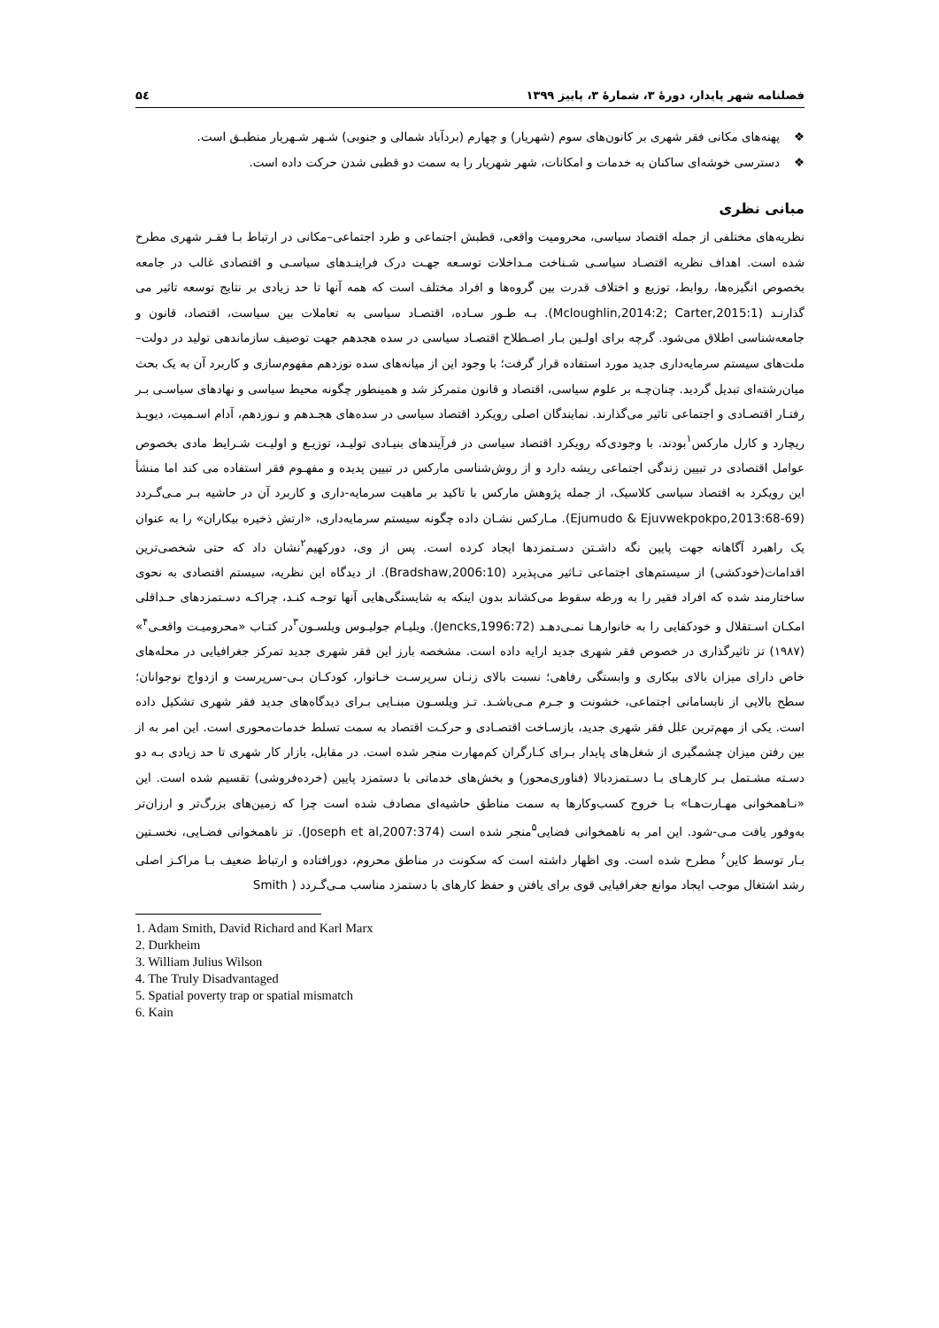فصلنامه شهر پایدار، دورۀ ۳، شمارۀ ۳، پاییز ۱۳۹۹ ۵٤
❖ پهنه‌های مکانی فقر شهری بر کانون‌های سوم (شهریار) و چهارم (بردآباد شمالی و جنوبی) شـهر شـهریار منطبـق است.
❖ دسترسی خوشه‌ای ساکنان به خدمات و امکانات، شهر شهریار را به سمت دو قطبی شدن حرکت داده است.
مبانی نظری
نظریه‌های مختلفی از جمله اقتصاد سیاسی، محرومیت واقعی، قطبش اجتماعی و طرد اجتماعی–مکانی در ارتباط بـا فقـر شهری مطرح شده است. اهداف نظریه اقتصـاد سیاسـی شـناخت مـداخلات توسـعه جهـت درک فراینـدهای سیاسـی و اقتصادی غالب در جامعه بخصوص انگیزه‌ها، روابط، توزیع و اختلاف قدرت بین گروه‌ها و افراد مختلف است که همه آنها تا حد زیادی بر نتایج توسعه تاثیر می گذارنـد (Mcloughlin,2014:2; Carter,2015:1). بـه طـور سـاده، اقتصـاد سیاسی به تعاملات بین سیاست، اقتصاد، قانون و جامعه‌شناسی اطلاق می‌شود. گرچه برای اولـین بـار اصـطلاح اقتصـاد سیاسی در سده هجدهم جهت توصیف سازماندهی تولید در دولت–ملت‌های سیستم سرمایه‌داری جدید مورد استفاده قرار گرفت؛ با وجود این از میانه‌های سده نوزدهم مفهوم‌سازی و کاربرد آن به یک بحث میان‌رشته‌ای تبدیل گردید. چنان‌چـه بر علوم سیاسی، اقتصاد و قانون متمرکز شد و همینطور چگونه محیط سیاسی و نهادهای سیاسـی بـر رفتـار اقتصـادی و اجتماعی تاثیر می‌گذارند. نمایندگان اصلی رویکرد اقتصاد سیاسی در سده‌های هجـدهم و نـوزدهم، آدام اسـمیت، دیویـد ریچارد و کارل مارکس<sup>۱</sup>بودند. با وجودی‌که رویکرد اقتصاد سیاسی در فرآیندهای بنیـادی تولیـد، توزیـع و اولیـت شـرایط مادی بخصوص عوامل اقتصادی در تبیین زندگی اجتماعی ریشه دارد و از روش‌شناسی مارکس در تبیین پدیده و مفهـوم فقر استفاده می کند اما منشأ این رویکرد به اقتصاد سیاسی کلاسیک، از جمله پژوهش مارکس با تاکید بر ماهیت سرمایه-داری و کاربرد آن در حاشیه بـر مـی‌گـردد (Ejumudo & Ejuvwekpokpo,2013:68-69). مـارکس نشـان داده چگونه سیستم سرمایه‌داری، «ارتش ذخیره بیکاران» را به عنوان یک راهبرد آگاهانه جهت پایین نگه داشـتن دسـتمزدها ایجاد کرده است. پس از وی، دورکهیم<sup>۲</sup>نشان داد که حتی شخصی‌ترین اقدامات(خودکشی) از سیستم‌های اجتماعی تـاثیر می‌پذیرد (Bradshaw,2006:10). از دیدگاه این نظریه، سیستم اقتصادی به نحوی ساختارمند شده که افراد فقیر را به ورطه سقوط می‌کشاند بدون اینکه به شایستگی‌هایی آنها توجـه کنـد، چراکـه دسـتمزدهای حـداقلی امکـان اسـتقلال و خودکفایی را به خانوارهـا نمـی‌دهـد (Jencks,1996:72). ویلیـام جولیـوس ویلسـون<sup>۳</sup>در کتـاب «محرومیـت واقعـی<sup>۴</sup>» (۱۹۸۷) تز تاثیرگذاری در خصوص فقر شهری جدید ارایه داده است. مشخصه بارز این فقر شهری جدید تمرکز جغرافیایی در محله‌های خاص دارای میزان بالای بیکاری و وابستگی رفاهی؛ نسبت بالای زنـان سرپرسـت خـانوار، کودکـان بـی-سرپرست و ازدواج نوجوانان؛ سطح بالایی از نابسامانی اجتماعی، خشونت و جـرم مـی‌باشـد. تـز ویلسـون مبنـایی بـرای دیدگاه‌های جدید فقر شهری تشکیل داده است. یکی از مهم‌ترین علل فقر شهری جدید، بازسـاخت اقتصـادی و حرکـت اقتصاد به سمت تسلط خدمات‌محوری است. این امر به از بین رفتن میزان چشمگیری از شغل‌های پایدار بـرای کـارگران کم‌مهارت منجر شده است. در مقابل، بازار کار شهری تا حد زیادی بـه دو دسـته مشـتمل بـر کارهـای بـا دسـتمزدبالا (فناوری‌محور) و بخش‌های خدماتی با دستمزد پایین (خرده‌فروشی) تقسیم شده است. این «نـاهمخوانی مهـارت‌هـا» بـا خروج کسب‌وکارها به سمت مناطق حاشیه‌ای مصادف شده است چرا که زمین‌های بزرگ‌تر و ارزان‌تر به‌وفور یافت مـی-شود. این امر به ناهمخوانی فضایی<sup>۵</sup>منجر شده است (Joseph et al,2007:374). تز ناهمخوانی فضـایی، نخسـتین بـار توسط کاین<sup>۶</sup> مطرح شده است. وی اظهار داشته است که سکونت در مناطق محروم، دورافتاده و ارتباط ضعیف بـا مراکـز اصلی رشد اشتغال موجب ایجاد موانع جغرافیایی قوی برای یافتن و حفظ کارهای با دستمزد مناسب مـی‌گـردد ( Smith
1. Adam Smith, David Richard and Karl Marx
2. Durkheim
3. William Julius Wilson
4. The Truly Disadvantaged
5. Spatial poverty trap or spatial mismatch
6. Kain